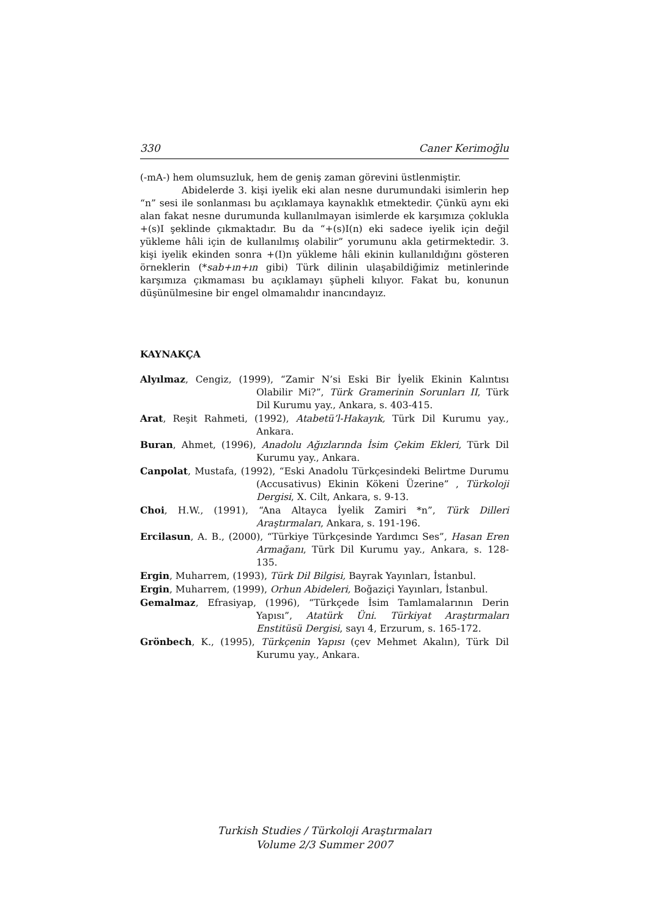330 Caner Kerimoğlu
(-mA-) hem olumsuzluk, hem de geniş zaman görevini üstlenmiştir.
Abidelerde 3. kişi iyelik eki alan nesne durumundaki isimlerin hep “n” sesi ile sonlanması bu açıklamaya kaynaklık etmektedir. Çünkü aynı eki alan fakat nesne durumunda kullanılmayan isimlerde ek karşımıza çoklukla +(s)I şeklinde çıkmaktadır. Bu da “+(s)I(n) eki sadece iyelik için değil yükleme hâli için de kullanılmış olabilir” yorumunu akla getirmektedir. 3. kişi iyelik ekinden sonra +(I)n yükleme hâli ekinin kullanıldığını gösteren örneklerin (*sab+ın+ın gibi) Türk dilinin ulaşabildiğimiz metinlerinde karşımıza çıkmaması bu açıklamayı şüpheli kılıyor. Fakat bu, konunun düşünülmesine bir engel olmamalıdır inancındayız.
KAYNAKÇA
Alyılmaz, Cengiz, (1999), “Zamir N’si Eski Bir İyelik Ekinin Kalıntısı Olabilir Mi?”, Türk Gramerinin Sorunları II, Türk Dil Kurumu yay., Ankara, s. 403-415.
Arat, Reşit Rahmeti, (1992), Atabetü’l-Hakayık, Türk Dil Kurumu yay., Ankara.
Buran, Ahmet, (1996), Anadolu Ağızlarında İsim Çekim Ekleri, Türk Dil Kurumu yay., Ankara.
Canpolat, Mustafa, (1992), “Eski Anadolu Türkçesindeki Belirtme Durumu (Accusativus) Ekinin Kökeni Üzerine” , Türkoloji Dergisi, X. Cilt, Ankara, s. 9-13.
Choi, H.W., (1991), “Ana Altayca İyelik Zamiri *n”, Türk Dilleri Araştırmaları, Ankara, s. 191-196.
Ercilasun, A. B., (2000), “Türkiye Türkçesinde Yardımcı Ses”, Hasan Eren Armağanı, Türk Dil Kurumu yay., Ankara, s. 128-135.
Ergin, Muharrem, (1993), Türk Dil Bilgisi, Bayrak Yayınları, İstanbul.
Ergin, Muharrem, (1999), Orhun Abideleri, Boğaziçi Yayınları, İstanbul.
Gemalmaz, Efrasiyap, (1996), “Türkçede İsim Tamlamalarının Derin Yapısı”, Atatürk Üni. Türkiyat Araştırmaları Enstitüsü Dergisi, sayı 4, Erzurum, s. 165-172.
Grönbech, K., (1995), Türkçenin Yapısı (çev Mehmet Akalın), Türk Dil Kurumu yay., Ankara.
Turkish Studies / Türkoloji Araştırmaları
Volume 2/3 Summer 2007